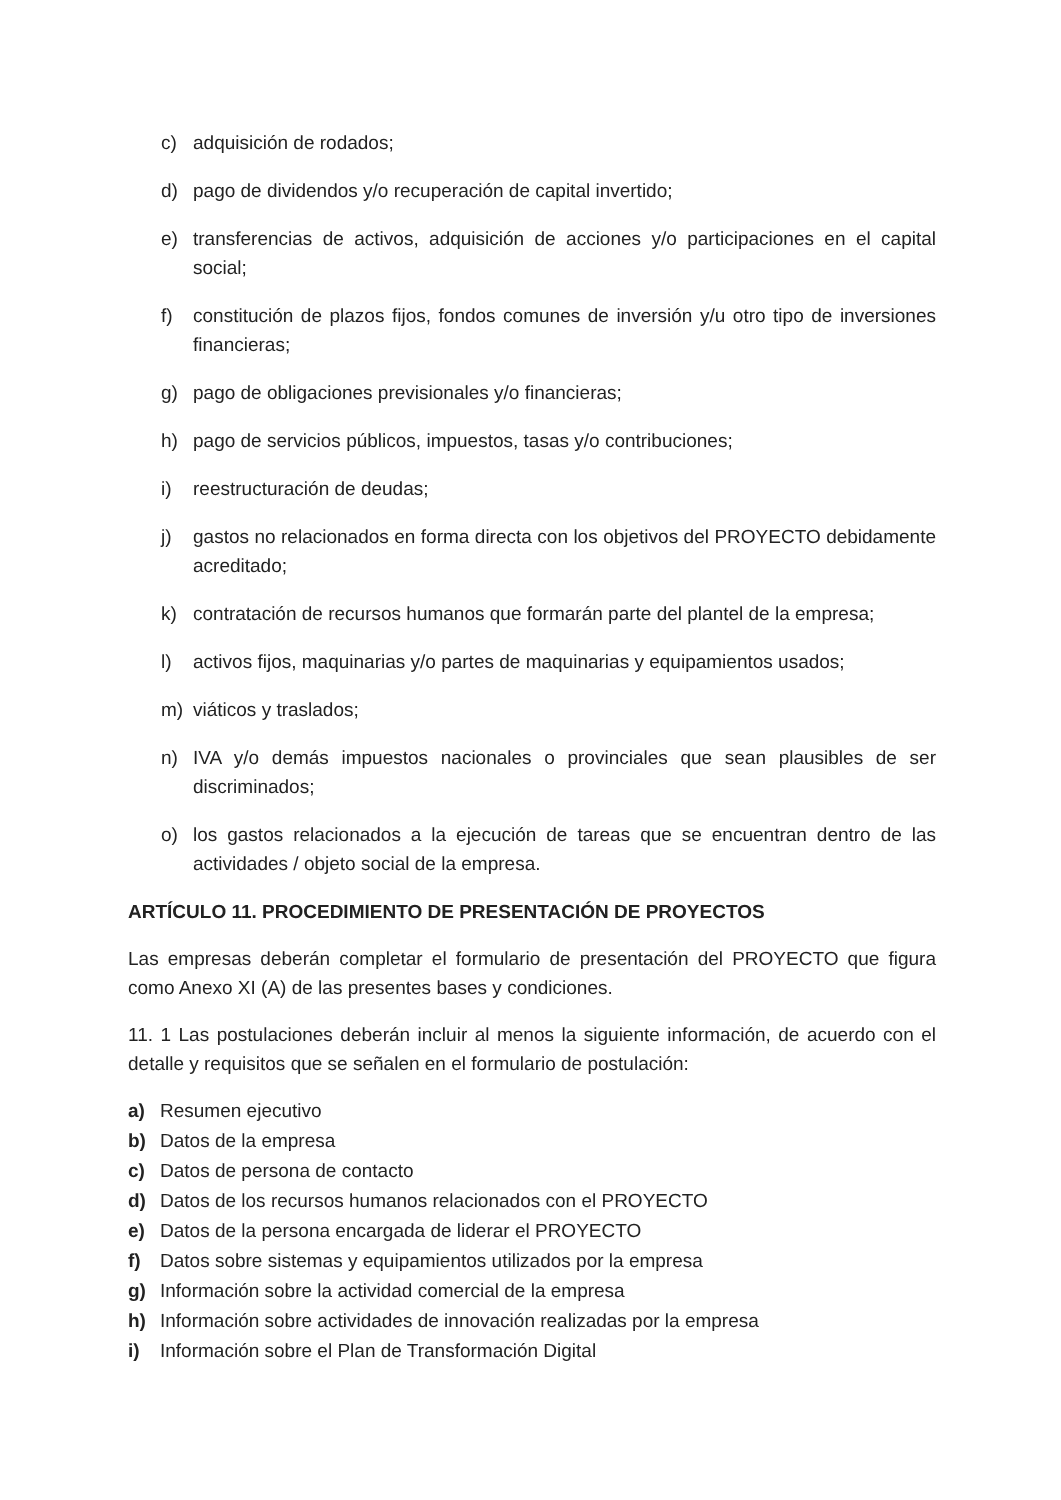c) adquisición de rodados;
d) pago de dividendos y/o recuperación de capital invertido;
e) transferencias de activos, adquisición de acciones y/o participaciones en el capital social;
f) constitución de plazos fijos, fondos comunes de inversión y/u otro tipo de inversiones financieras;
g) pago de obligaciones previsionales y/o financieras;
h) pago de servicios públicos, impuestos, tasas y/o contribuciones;
i) reestructuración de deudas;
j) gastos no relacionados en forma directa con los objetivos del PROYECTO debidamente acreditado;
k) contratación de recursos humanos que formarán parte del plantel de la empresa;
l) activos fijos, maquinarias y/o partes de maquinarias y equipamientos usados;
m) viáticos y traslados;
n) IVA y/o demás impuestos nacionales o provinciales que sean plausibles de ser discriminados;
o) los gastos relacionados a la ejecución de tareas que se encuentran dentro de las actividades / objeto social de la empresa.
ARTÍCULO 11. PROCEDIMIENTO DE PRESENTACIÓN DE PROYECTOS
Las empresas deberán completar el formulario de presentación del PROYECTO que figura como Anexo XI (A) de las presentes bases y condiciones.
11. 1 Las postulaciones deberán incluir al menos la siguiente información, de acuerdo con el detalle y requisitos que se señalen en el formulario de postulación:
a) Resumen ejecutivo
b) Datos de la empresa
c) Datos de persona de contacto
d) Datos de los recursos humanos relacionados con el PROYECTO
e) Datos de la persona encargada de liderar el PROYECTO
f) Datos sobre sistemas y equipamientos utilizados por la empresa
g) Información sobre la actividad comercial de la empresa
h) Información sobre actividades de innovación realizadas por la empresa
i) Información sobre el Plan de Transformación Digital